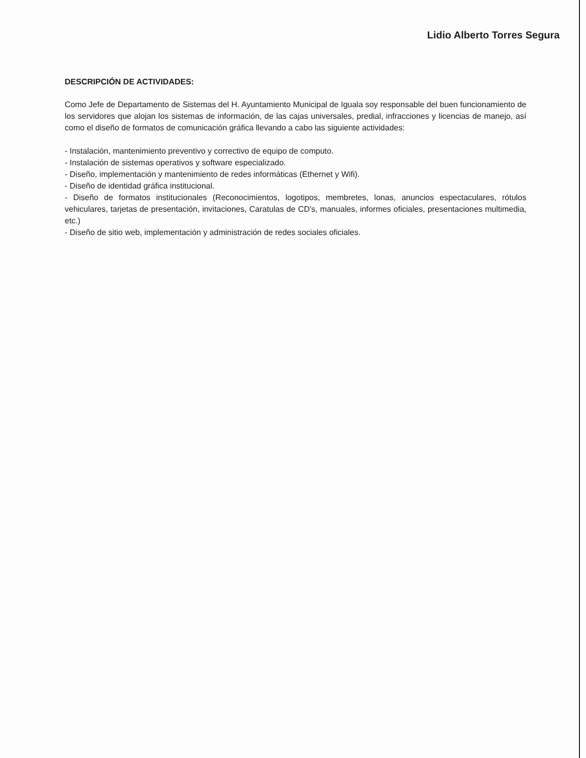Lidio Alberto Torres Segura
DESCRIPCIÓN DE ACTIVIDADES:
Como Jefe de Departamento de Sistemas del H. Ayuntamiento Municipal de Iguala soy responsable del buen funcionamiento de los servidores que alojan los sistemas de información, de las cajas universales, predial, infracciones y licencias de manejo, así como el diseño de formatos de comunicación gráfica llevando a cabo las siguiente actividades:
- Instalación, mantenimiento preventivo y correctivo de equipo de computo.
- Instalación de sistemas operativos y software especializado.
- Diseño, implementación y mantenimiento de redes informáticas (Ethernet y Wifi).
- Diseño de identidad gráfica institucional.
- Diseño de formatos institucionales (Reconocimientos, logotipos, membretes, lonas, anuncios espectaculares, rótulos vehiculares, tarjetas de presentación, invitaciones, Caratulas de CD's, manuales, informes oficiales, presentaciones multimedia, etc.)
- Diseño de sitio web, implementación y administración de redes sociales oficiales.